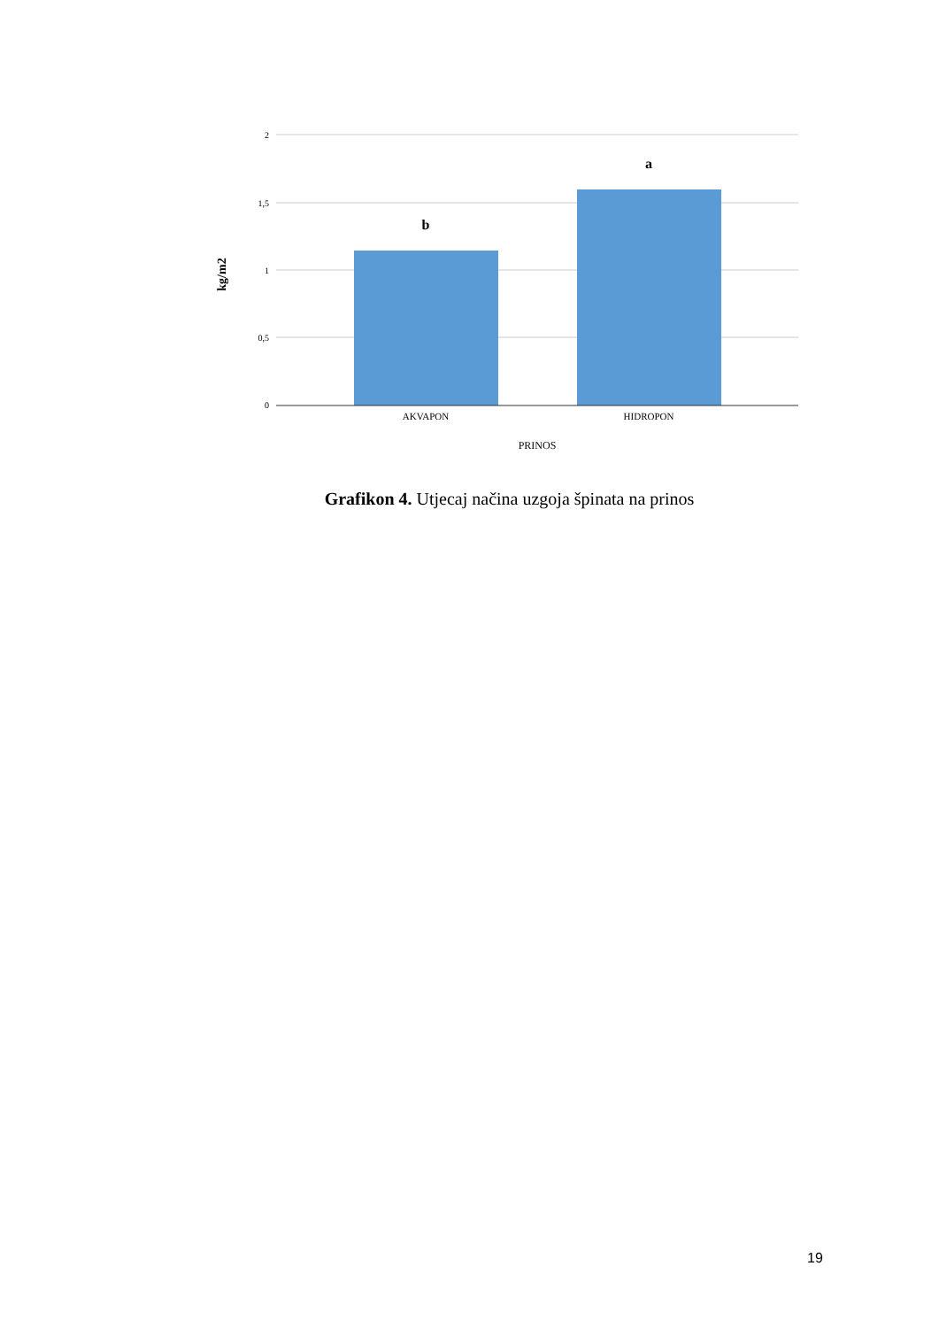2
1,5
1
0,5
0
b
a
AKVAPON
HIDROPON
PRINOS
kg/m2
Grafikon 4. Utjecaj načina uzgoja špinata na prinos
19